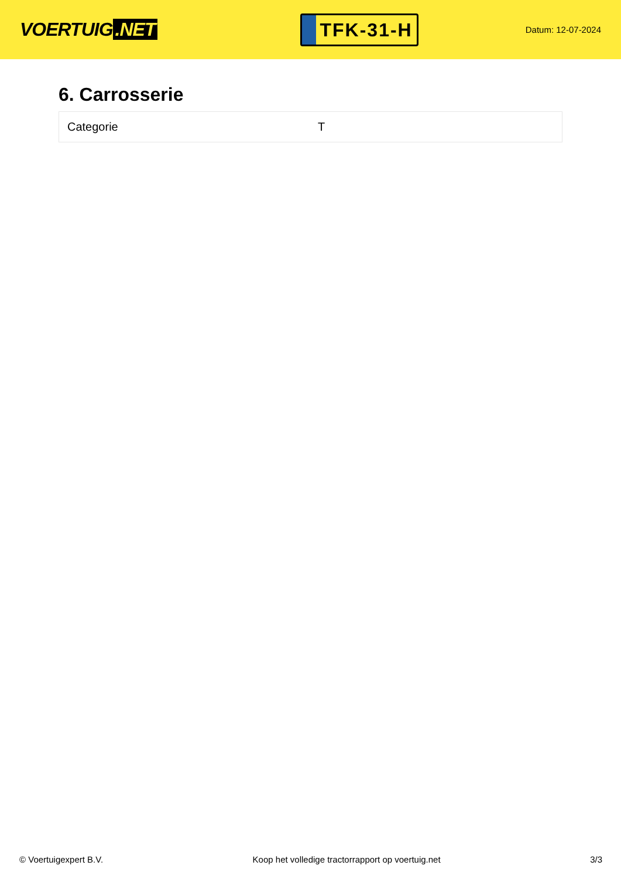VOERTUIG.NET
TFK-31-H
Datum: 12-07-2024
6. Carrosserie
| Categorie | T |
© Voertuigexpert B.V. Koop het volledige tractorrapport op voertuig.net
3/3